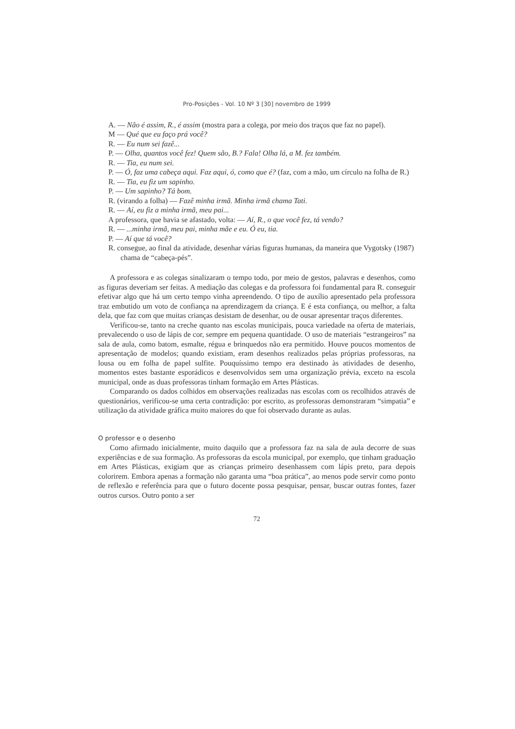Pro-Posições - Vol. 10 Nº 3 [30] novembro de 1999
A. — Não é assim, R., é assim (mostra para a colega, por meio dos traços que faz no papel).
M — Qué que eu faço prá você?
R. — Eu num sei fazê...
P. — Olha, quantos você fez! Quem são, B.? Fala! Olha lá, a M. fez também.
R. — Tia, eu num sei.
P. — Ó, faz uma cabeça aqui. Faz aqui, ó, como que é? (faz, com a mão, um círculo na folha de R.)
R. — Tia, eu fiz um sapinho.
P. — Um sapinho? Tá bom.
R. (virando a folha) — Fazê minha irmã. Minha irmã chama Tati.
R. — Aí, eu fiz a minha irmã, meu pai...
A professora, que havia se afastado, volta: — Aí, R., o que você fez, tá vendo?
R. — ...minha irmã, meu pai, minha mãe e eu. Ó eu, tia.
P. — Aí que tá você?
R. consegue, ao final da atividade, desenhar várias figuras humanas, da maneira que Vygotsky (1987) chama de “cabeça-pés”.
A professora e as colegas sinalizaram o tempo todo, por meio de gestos, palavras e desenhos, como as figuras deveriam ser feitas. A mediação das colegas e da professora foi fundamental para R. conseguir efetivar algo que há um certo tempo vinha apreendendo. O tipo de auxílio apresentado pela professora traz embutido um voto de confiança na aprendizagem da criança. E é esta confiança, ou melhor, a falta dela, que faz com que muitas crianças desistam de desenhar, ou de ousar apresentar traços diferentes.
Verificou-se, tanto na creche quanto nas escolas municipais, pouca variedade na oferta de materiais, prevalecendo o uso de lápis de cor, sempre em pequena quantidade. O uso de materiais “estrangeiros” na sala de aula, como batom, esmalte, régua e brinquedos não era permitido. Houve poucos momentos de apresentação de modelos; quando existiam, eram desenhos realizados pelas próprias professoras, na lousa ou em folha de papel sulfite. Pouquíssimo tempo era destinado às atividades de desenho, momentos estes bastante esporádicos e desenvolvidos sem uma organização prévia, exceto na escola municipal, onde as duas professoras tinham formação em Artes Plásticas.
Comparando os dados colhidos em observações realizadas nas escolas com os recolhidos através de questionários, verificou-se uma certa contradição: por escrito, as professoras demonstraram “simpatia” e utilização da atividade gráfica muito maiores do que foi observado durante as aulas.
O professor e o desenho
Como afirmado inicialmente, muito daquilo que a professora faz na sala de aula decorre de suas experiências e de sua formação. As professoras da escola municipal, por exemplo, que tinham graduação em Artes Plásticas, exigiam que as crianças primeiro desenhassem com lápis preto, para depois colorirem. Embora apenas a formação não garanta uma “boa prática”, ao menos pode servir como ponto de reflexão e referência para que o futuro docente possa pesquisar, pensar, buscar outras fontes, fazer outros cursos. Outro ponto a ser
72